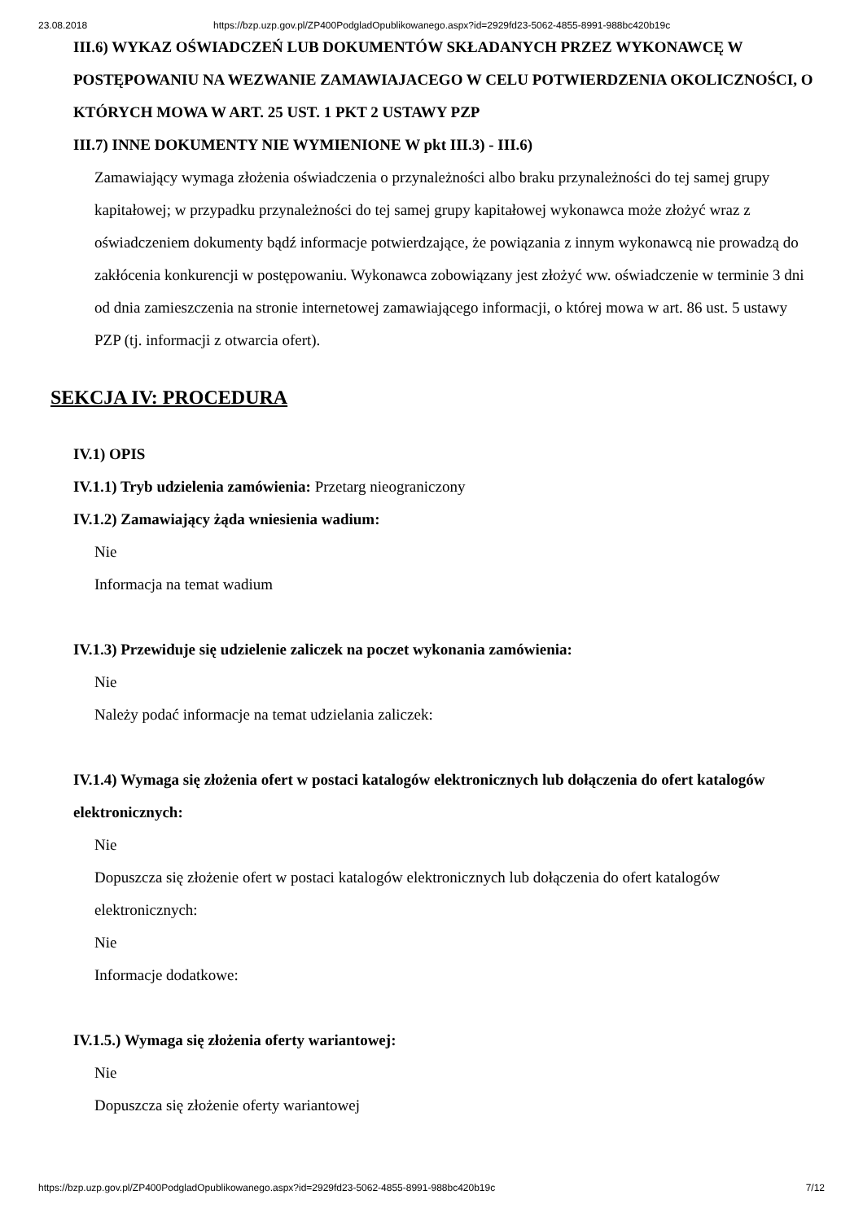23.08.2018 https://bzp.uzp.gov.pl/ZP400PodgladOpublikowanego.aspx?id=2929fd23-5062-4855-8991-988bc420b19c
III.6) WYKAZ OŚWIADCZEŃ LUB DOKUMENTÓW SKŁADANYCH PRZEZ WYKONAWCĘ W POSTĘPOWANIU NA WEZWANIE ZAMAWIAJACEGO W CELU POTWIERDZENIA OKOLICZNOŚCI, O KTÓRYCH MOWA W ART. 25 UST. 1 PKT 2 USTAWY PZP
III.7) INNE DOKUMENTY NIE WYMIENIONE W pkt III.3) - III.6)
Zamawiający wymaga złożenia oświadczenia o przynależności albo braku przynależności do tej samej grupy kapitałowej; w przypadku przynależności do tej samej grupy kapitałowej wykonawca może złożyć wraz z oświadczeniem dokumenty bądź informacje potwierdzające, że powiązania z innym wykonawcą nie prowadzą do zakłócenia konkurencji w postępowaniu. Wykonawca zobowiązany jest złożyć ww. oświadczenie w terminie 3 dni od dnia zamieszczenia na stronie internetowej zamawiającego informacji, o której mowa w art. 86 ust. 5 ustawy PZP (tj. informacji z otwarcia ofert).
SEKCJA IV: PROCEDURA
IV.1) OPIS
IV.1.1) Tryb udzielenia zamówienia: Przetarg nieograniczony
IV.1.2) Zamawiający żąda wniesienia wadium:
Nie
Informacja na temat wadium
IV.1.3) Przewiduje się udzielenie zaliczek na poczet wykonania zamówienia:
Nie
Należy podać informacje na temat udzielania zaliczek:
IV.1.4) Wymaga się złożenia ofert w postaci katalogów elektronicznych lub dołączenia do ofert katalogów elektronicznych:
Nie
Dopuszcza się złożenie ofert w postaci katalogów elektronicznych lub dołączenia do ofert katalogów elektronicznych:
Nie
Informacje dodatkowe:
IV.1.5.) Wymaga się złożenia oferty wariantowej:
Nie
Dopuszcza się złożenie oferty wariantowej
https://bzp.uzp.gov.pl/ZP400PodgladOpublikowanego.aspx?id=2929fd23-5062-4855-8991-988bc420b19c 7/12